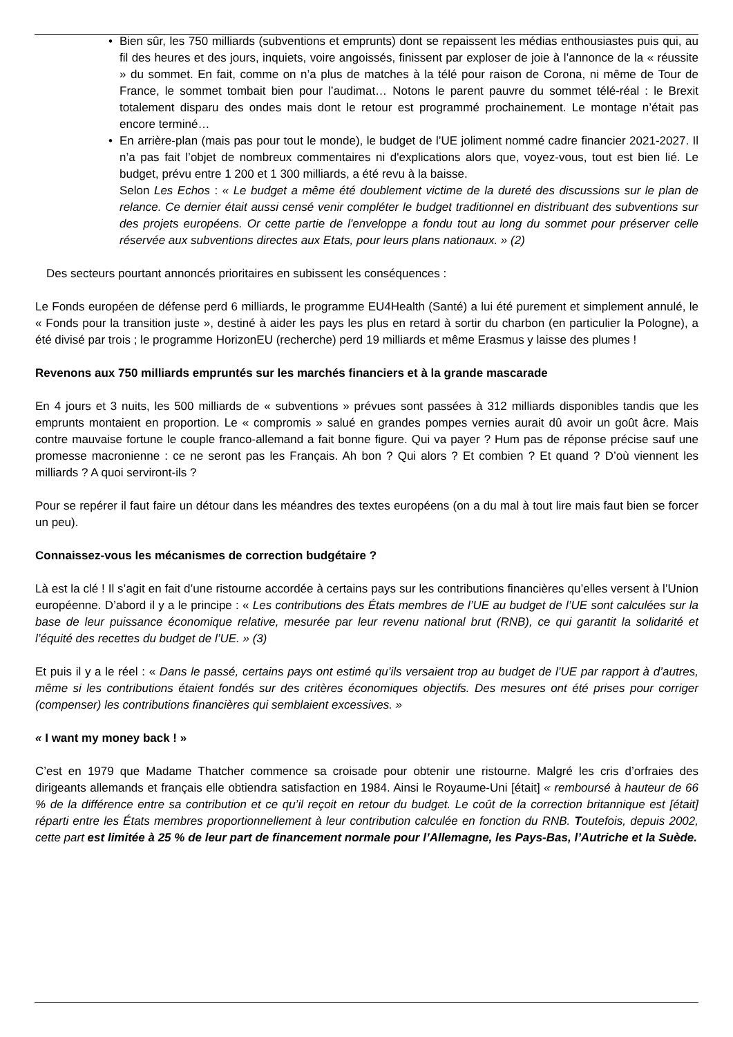• Bien sûr, les 750 milliards (subventions et emprunts) dont se repaissent les médias enthousiastes puis qui, au fil des heures et des jours, inquiets, voire angoissés, finissent par exploser de joie à l’annonce de la « réussite » du sommet. En fait, comme on n’a plus de matches à la télé pour raison de Corona, ni même de Tour de France, le sommet tombait bien pour l’audimat… Notons le parent pauvre du sommet télé-réal : le Brexit totalement disparu des ondes mais dont le retour est programmé prochainement. Le montage n’était pas encore terminé…
• En arrière-plan (mais pas pour tout le monde), le budget de l’UE joliment nommé cadre financier 2021-2027. Il n’a pas fait l’objet de nombreux commentaires ni d'explications alors que, voyez-vous, tout est bien lié. Le budget, prévu entre 1 200 et 1 300 milliards, a été revu à la baisse.
Selon Les Echos : « Le budget a même été doublement victime de la dureté des discussions sur le plan de relance. Ce dernier était aussi censé venir compléter le budget traditionnel en distribuant des subventions sur des projets européens. Or cette partie de l'enveloppe a fondu tout au long du sommet pour préserver celle réservée aux subventions directes aux Etats, pour leurs plans nationaux. » (2)
Des secteurs pourtant annoncés prioritaires en subissent les conséquences :
Le Fonds européen de défense perd 6 milliards, le programme EU4Health (Santé) a lui été purement et simplement annulé, le « Fonds pour la transition juste », destiné à aider les pays les plus en retard à sortir du charbon (en particulier la Pologne), a été divisé par trois ; le programme HorizonEU (recherche) perd 19 milliards et même Erasmus y laisse des plumes !
Revenons aux 750 milliards empruntés sur les marchés financiers et à la grande mascarade
En 4 jours et 3 nuits, les 500 milliards de « subventions » prévues sont passées à 312 milliards disponibles tandis que les emprunts montaient en proportion. Le « compromis » salué en grandes pompes vernies aurait dû avoir un goût âcre. Mais contre mauvaise fortune le couple franco-allemand a fait bonne figure. Qui va payer ? Hum pas de réponse précise sauf une promesse macronienne : ce ne seront pas les Français. Ah bon ? Qui alors ? Et combien ? Et quand ? D’où viennent les milliards ? A quoi serviront-ils ?
Pour se repérer il faut faire un détour dans les méandres des textes européens (on a du mal à tout lire mais faut bien se forcer un peu).
Connaissez-vous les mécanismes de correction budgétaire ?
Là est la clé ! Il s’agit en fait d’une ristourne accordée à certains pays sur les contributions financières qu’elles versent à l’Union européenne. D’abord il y a le principe : « Les contributions des États membres de l’UE au budget de l’UE sont calculées sur la base de leur puissance économique relative, mesurée par leur revenu national brut (RNB), ce qui garantit la solidarité et l’équité des recettes du budget de l’UE. » (3)
Et puis il y a le réel : « Dans le passé, certains pays ont estimé qu’ils versaient trop au budget de l’UE par rapport à d’autres, même si les contributions étaient fondés sur des critères économiques objectifs. Des mesures ont été prises pour corriger (compenser) les contributions financières qui semblaient excessives. »
« I want my money back ! »
C’est en 1979 que Madame Thatcher commence sa croisade pour obtenir une ristourne. Malgré les cris d’orfraies des dirigeants allemands et français elle obtiendra satisfaction en 1984. Ainsi le Royaume-Uni [était] « remboursé à hauteur de 66 % de la différence entre sa contribution et ce qu’il reçoit en retour du budget. Le coût de la correction britannique est [était] réparti entre les États membres proportionnellement à leur contribution calculée en fonction du RNB. Toutefois, depuis 2002, cette part est limitée à 25 % de leur part de financement normale pour l’Allemagne, les Pays-Bas, l’Autriche et la Suède.